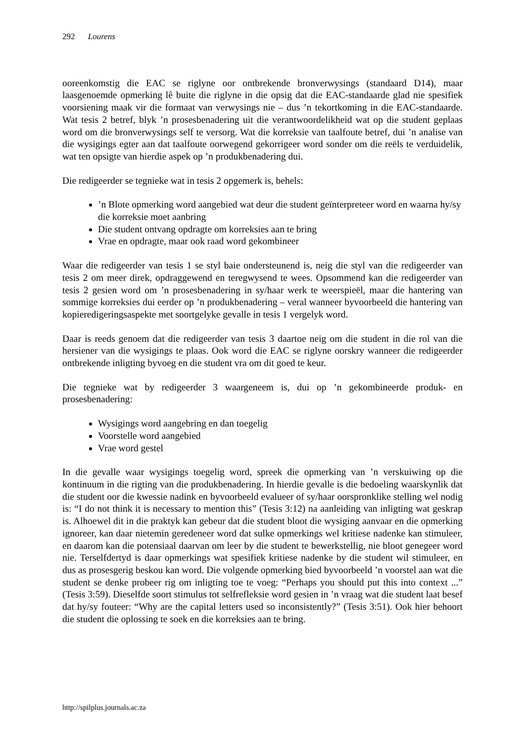292 Lourens
ooreenkomstig die EAC se riglyne oor ontbrekende bronverwysings (standaard D14), maar laasgenoemde opmerking lê buite die riglyne in die opsig dat die EAC-standaarde glad nie spesifiek voorsiening maak vir die formaat van verwysings nie – dus ’n tekortkoming in die EAC-standaarde. Wat tesis 2 betref, blyk ’n prosesbenadering uit die verantwoordelikheid wat op die student geplaas word om die bronverwysings self te versorg. Wat die korreksie van taalfoute betref, dui ’n analise van die wysigings egter aan dat taalfoute oorwegend gekorrigeer word sonder om die reëls te verduidelik, wat ten opsigte van hierdie aspek op ’n produkbenadering dui.
Die redigeerder se tegnieke wat in tesis 2 opgemerk is, behels:
’n Blote opmerking word aangebied wat deur die student geïnterpreteer word en waarna hy/sy die korreksie moet aanbring
Die student ontvang opdragte om korreksies aan te bring
Vrae en opdragte, maar ook raad word gekombineer
Waar die redigeerder van tesis 1 se styl baie ondersteunend is, neig die styl van die redigeerder van tesis 2 om meer direk, opdraggewend en teregwysend te wees. Opsommend kan die redigeerder van tesis 2 gesien word om ’n prosesbenadering in sy/haar werk te weerspieël, maar die hantering van sommige korreksies dui eerder op ’n produkbenadering – veral wanneer byvoorbeeld die hantering van kopieredigeringsaspekte met soortgelyke gevalle in tesis 1 vergelyk word.
Daar is reeds genoem dat die redigeerder van tesis 3 daartoe neig om die student in die rol van die hersiener van die wysigings te plaas. Ook word die EAC se riglyne oorskry wanneer die redigeerder ontbrekende inligting byvoeg en die student vra om dit goed te keur.
Die tegnieke wat by redigeerder 3 waargeneem is, dui op ’n gekombineerde produk- en prosesbenadering:
Wysigings word aangebring en dan toegelig
Voorstelle word aangebied
Vrae word gestel
In die gevalle waar wysigings toegelig word, spreek die opmerking van ’n verskuiwing op die kontinuum in die rigting van die produkbenadering. In hierdie gevalle is die bedoeling waarskynlik dat die student oor die kwessie nadink en byvoorbeeld evalueer of sy/haar oorspronklike stelling wel nodig is: “I do not think it is necessary to mention this” (Tesis 3:12) na aanleiding van inligting wat geskrap is. Alhoewel dit in die praktyk kan gebeur dat die student bloot die wysiging aanvaar en die opmerking ignoreer, kan daar nietemin geredeneer word dat sulke opmerkings wel kritiese nadenke kan stimuleer, en daarom kan die potensiaal daarvan om leer by die student te bewerkstellig, nie bloot genegeer word nie. Terselfdertyd is daar opmerkings wat spesifiek kritiese nadenke by die student wil stimuleer, en dus as prosesgerig beskou kan word. Die volgende opmerking bied byvoorbeeld ’n voorstel aan wat die student se denke probeer rig om inligting toe te voeg: “Perhaps you should put this into context ...” (Tesis 3:59). Dieselfde soort stimulus tot selfrefleksie word gesien in ’n vraag wat die student laat besef dat hy/sy fouteer: “Why are the capital letters used so inconsistently?” (Tesis 3:51). Ook hier behoort die student die oplossing te soek en die korreksies aan te bring.
http://spilplus.journals.ac.za